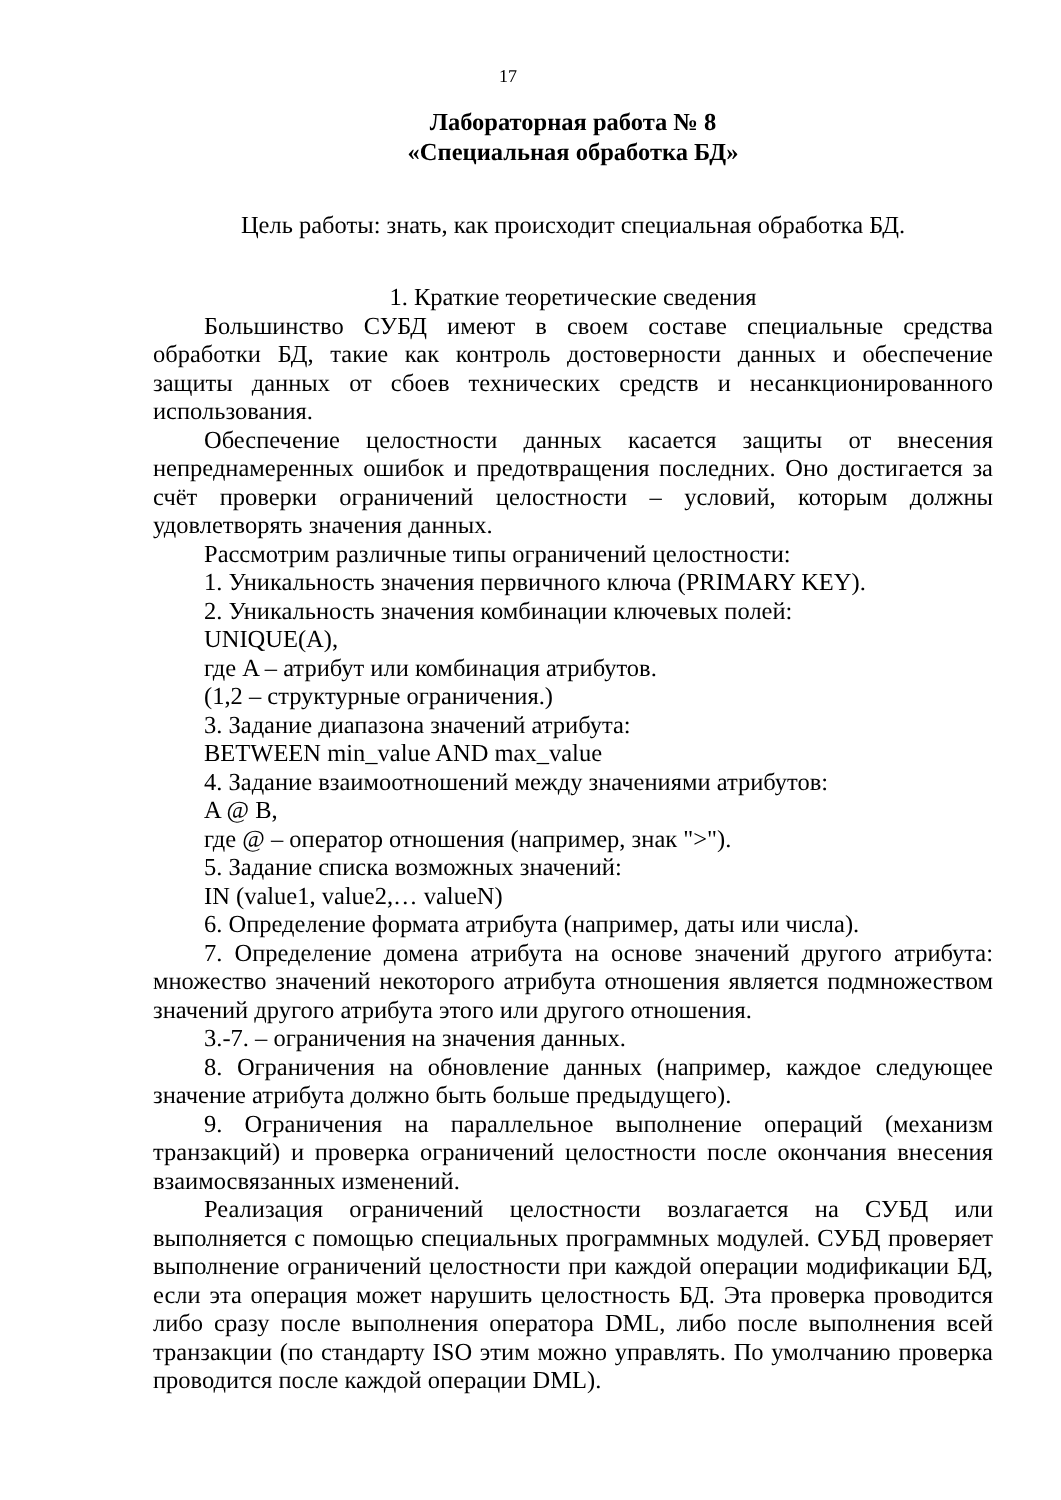17
Лабораторная работа № 8
«Специальная обработка БД»
Цель работы: знать, как происходит специальная обработка БД.
1. Краткие теоретические сведения
Большинство СУБД имеют в своем составе специальные средства обработки БД, такие как контроль достоверности данных и обеспечение защиты данных от сбоев технических средств и несанкционированного использования.
Обеспечение целостности данных касается защиты от внесения непреднамеренных ошибок и предотвращения последних. Оно достигается за счёт проверки ограничений целостности – условий, которым должны удовлетворять значения данных.
Рассмотрим различные типы ограничений целостности:
1. Уникальность значения первичного ключа (PRIMARY KEY).
2. Уникальность значения комбинации ключевых полей:
UNIQUE(A),
где A – атрибут или комбинация атрибутов.
(1,2 – структурные ограничения.)
3. Задание диапазона значений атрибута:
BETWEEN min_value AND max_value
4. Задание взаимоотношений между значениями атрибутов:
A @ B,
где @ – оператор отношения (например, знак ">").
5. Задание списка возможных значений:
IN (value1, value2,… valueN)
6. Определение формата атрибута (например, даты или числа).
7. Определение домена атрибута на основе значений другого атрибута: множество значений некоторого атрибута отношения является подмножеством значений другого атрибута этого или другого отношения.
3.-7. – ограничения на значения данных.
8. Ограничения на обновление данных (например, каждое следующее значение атрибута должно быть больше предыдущего).
9. Ограничения на параллельное выполнение операций (механизм транзакций) и проверка ограничений целостности после окончания внесения взаимосвязанных изменений.
Реализация ограничений целостности возлагается на СУБД или выполняется с помощью специальных программных модулей. СУБД проверяет выполнение ограничений целостности при каждой операции модификации БД, если эта операция может нарушить целостность БД. Эта проверка проводится либо сразу после выполнения оператора DML, либо после выполнения всей транзакции (по стандарту ISO этим можно управлять. По умолчанию проверка проводится после каждой операции DML).